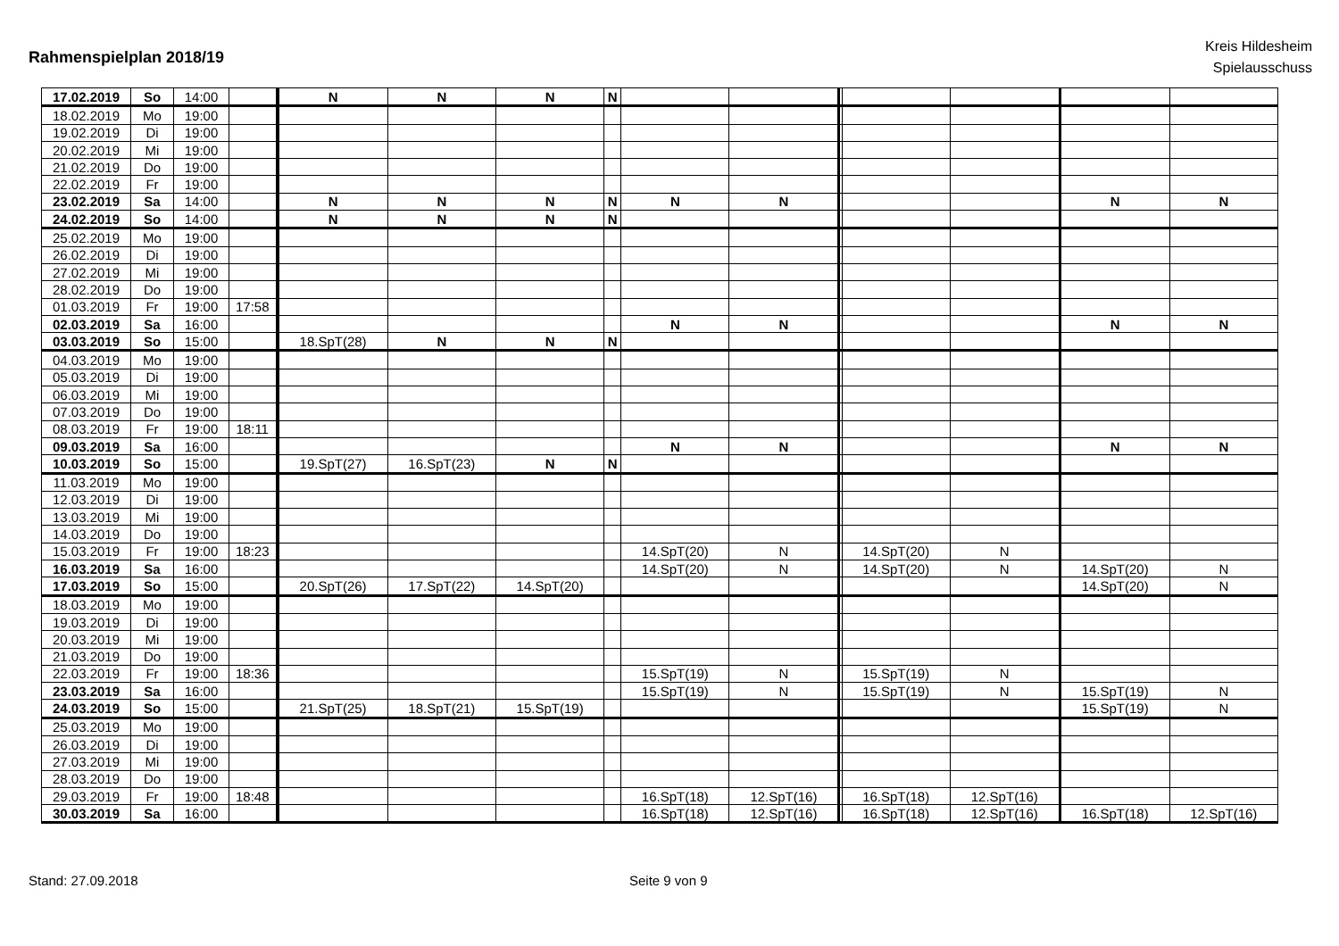Rahmenspielplan 2018/19
Kreis Hildesheim
Spielausschuss
| 17.02.2019 | So | 14:00 | | N | N | N | N | | | | | | | |
| 18.02.2019 | Mo | 19:00 | | | | | | | | | | | | |
| 19.02.2019 | Di | 19:00 | | | | | | | | | | | | |
| 20.02.2019 | Mi | 19:00 | | | | | | | | | | | | |
| 21.02.2019 | Do | 19:00 | | | | | | | | | | | | |
| 22.02.2019 | Fr | 19:00 | | | | | | | | | | | | |
| 23.02.2019 | Sa | 14:00 | | N | N | N | N | N | N | | | | N | N |
| 24.02.2019 | So | 14:00 | | N | N | N | N | | | | | | | |
| 25.02.2019 | Mo | 19:00 | | | | | | | | | | | | |
| 26.02.2019 | Di | 19:00 | | | | | | | | | | | | |
| 27.02.2019 | Mi | 19:00 | | | | | | | | | | | | |
| 28.02.2019 | Do | 19:00 | | | | | | | | | | | | |
| 01.03.2019 | Fr | 19:00 | 17:58 | | | | | | | | | | | |
| 02.03.2019 | Sa | 16:00 | | | | | | N | N | | | | N | N |
| 03.03.2019 | So | 15:00 | | 18.SpT(28) | N | N | N | | | | | | | |
| 04.03.2019 | Mo | 19:00 | | | | | | | | | | | | |
| 05.03.2019 | Di | 19:00 | | | | | | | | | | | | |
| 06.03.2019 | Mi | 19:00 | | | | | | | | | | | | |
| 07.03.2019 | Do | 19:00 | | | | | | | | | | | | |
| 08.03.2019 | Fr | 19:00 | 18:11 | | | | | | | | | | | |
| 09.03.2019 | Sa | 16:00 | | | | | | N | N | | | | N | N |
| 10.03.2019 | So | 15:00 | | 19.SpT(27) | 16.SpT(23) | N | N | | | | | | | |
| 11.03.2019 | Mo | 19:00 | | | | | | | | | | | | |
| 12.03.2019 | Di | 19:00 | | | | | | | | | | | | |
| 13.03.2019 | Mi | 19:00 | | | | | | | | | | | | |
| 14.03.2019 | Do | 19:00 | | | | | | | | | | | | |
| 15.03.2019 | Fr | 19:00 | 18:23 | | | | | 14.SpT(20) | N | | 14.SpT(20) | N | | |
| 16.03.2019 | Sa | 16:00 | | | | | | 14.SpT(20) | N | | 14.SpT(20) | N | 14.SpT(20) | N |
| 17.03.2019 | So | 15:00 | | 20.SpT(26) | 17.SpT(22) | 14.SpT(20) | | | | | | | 14.SpT(20) | N |
| 18.03.2019 | Mo | 19:00 | | | | | | | | | | | | |
| 19.03.2019 | Di | 19:00 | | | | | | | | | | | | |
| 20.03.2019 | Mi | 19:00 | | | | | | | | | | | | |
| 21.03.2019 | Do | 19:00 | | | | | | | | | | | | |
| 22.03.2019 | Fr | 19:00 | 18:36 | | | | | 15.SpT(19) | N | | 15.SpT(19) | N | | |
| 23.03.2019 | Sa | 16:00 | | | | | | 15.SpT(19) | N | | 15.SpT(19) | N | 15.SpT(19) | N |
| 24.03.2019 | So | 15:00 | | 21.SpT(25) | 18.SpT(21) | 15.SpT(19) | | | | | | | 15.SpT(19) | N |
| 25.03.2019 | Mo | 19:00 | | | | | | | | | | | | |
| 26.03.2019 | Di | 19:00 | | | | | | | | | | | | |
| 27.03.2019 | Mi | 19:00 | | | | | | | | | | | | |
| 28.03.2019 | Do | 19:00 | | | | | | | | | | | | |
| 29.03.2019 | Fr | 19:00 | 18:48 | | | | | 16.SpT(18) | 12.SpT(16) | | 16.SpT(18) | 12.SpT(16) | | |
| 30.03.2019 | Sa | 16:00 | | | | | | 16.SpT(18) | 12.SpT(16) | | 16.SpT(18) | 12.SpT(16) | 16.SpT(18) | 12.SpT(16) |
Stand: 27.09.2018 Seite 9 von 9